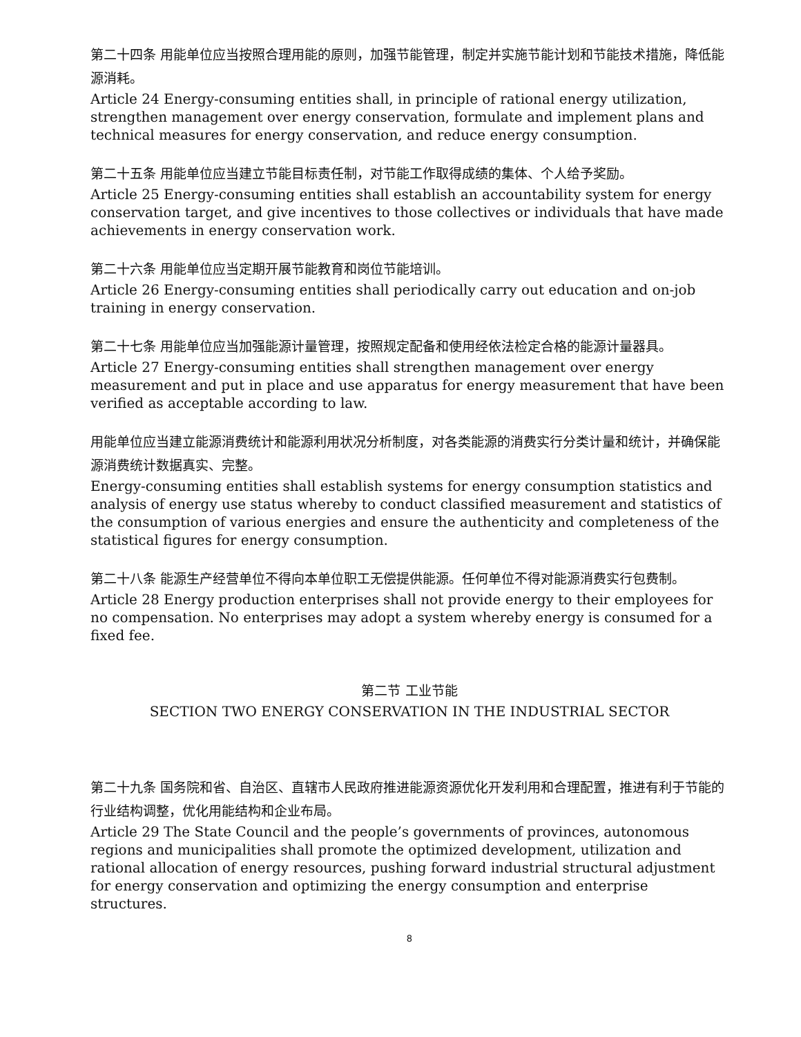第二十四条 用能单位应当按照合理用能的原则，加强节能管理，制定并实施节能计划和节能技术措施，降低能源消耗。
Article 24 Energy-consuming entities shall, in principle of rational energy utilization, strengthen management over energy conservation, formulate and implement plans and technical measures for energy conservation, and reduce energy consumption.
第二十五条 用能单位应当建立节能目标责任制，对节能工作取得成绩的集体、个人给予奖励。
Article 25 Energy-consuming entities shall establish an accountability system for energy conservation target, and give incentives to those collectives or individuals that have made achievements in energy conservation work.
第二十六条 用能单位应当定期开展节能教育和岗位节能培训。
Article 26 Energy-consuming entities shall periodically carry out education and on-job training in energy conservation.
第二十七条 用能单位应当加强能源计量管理，按照规定配备和使用经依法检定合格的能源计量器具。
Article 27 Energy-consuming entities shall strengthen management over energy measurement and put in place and use apparatus for energy measurement that have been verified as acceptable according to law.
用能单位应当建立能源消费统计和能源利用状况分析制度，对各类能源的消费实行分类计量和统计，并确保能源消费统计数据真实、完整。
Energy-consuming entities shall establish systems for energy consumption statistics and analysis of energy use status whereby to conduct classified measurement and statistics of the consumption of various energies and ensure the authenticity and completeness of the statistical figures for energy consumption.
第二十八条 能源生产经营单位不得向本单位职工无偿提供能源。任何单位不得对能源消费实行包费制。
Article 28 Energy production enterprises shall not provide energy to their employees for no compensation. No enterprises may adopt a system whereby energy is consumed for a fixed fee.
第二节 工业节能
SECTION TWO ENERGY CONSERVATION IN THE INDUSTRIAL SECTOR
第二十九条 国务院和省、自治区、直辖市人民政府推进能源资源优化开发利用和合理配置，推进有利于节能的行业结构调整，优化用能结构和企业布局。
Article 29 The State Council and the people’s governments of provinces, autonomous regions and municipalities shall promote the optimized development, utilization and rational allocation of energy resources, pushing forward industrial structural adjustment for energy conservation and optimizing the energy consumption and enterprise structures.
8